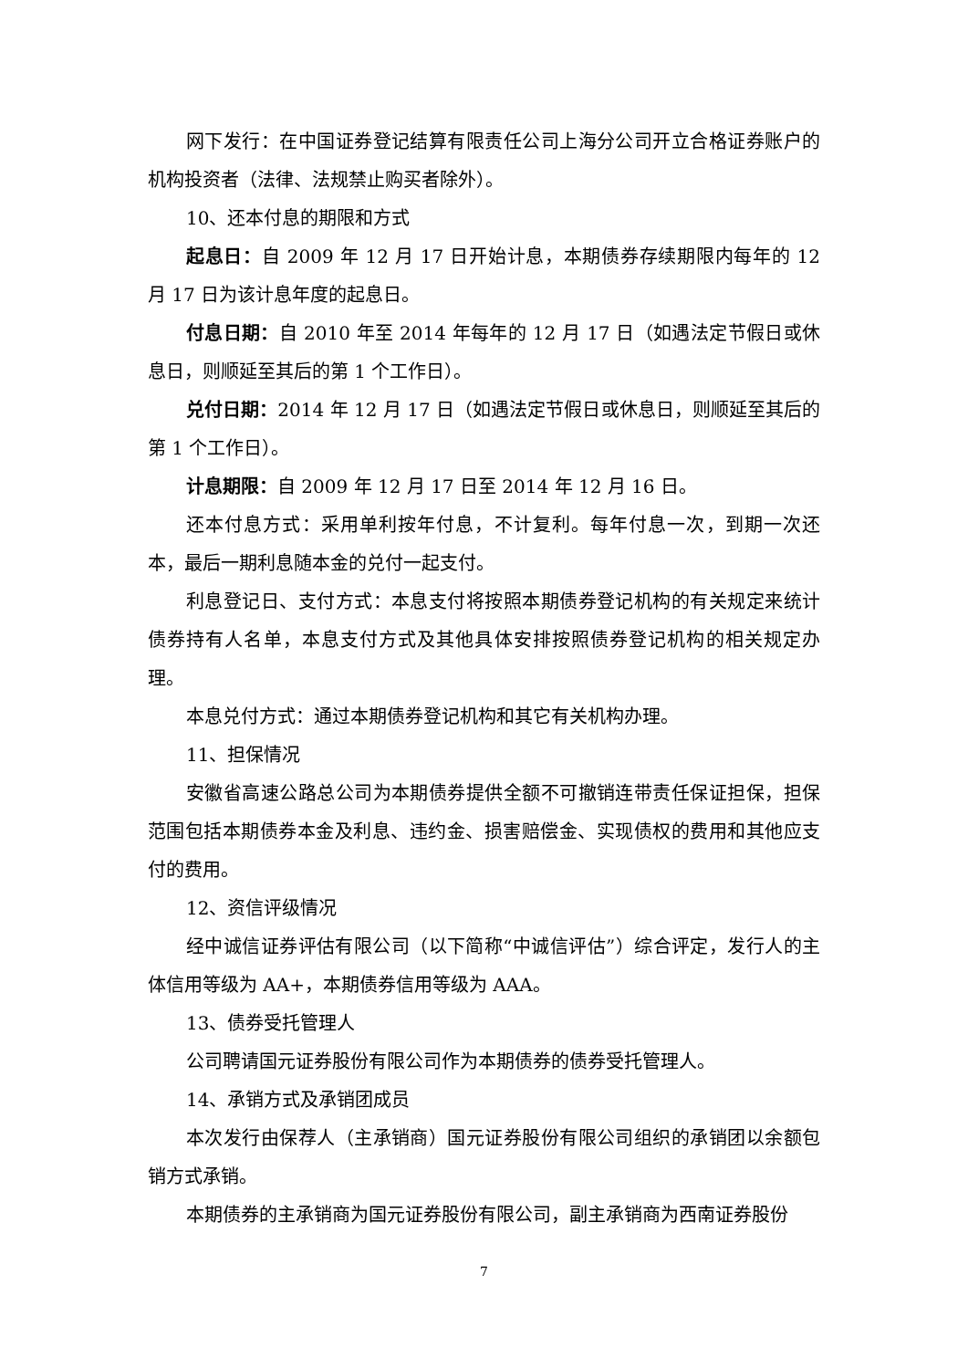网下发行：在中国证券登记结算有限责任公司上海分公司开立合格证券账户的机构投资者（法律、法规禁止购买者除外）。
10、还本付息的期限和方式
起息日：自 2009 年 12 月 17 日开始计息，本期债券存续期限内每年的 12 月 17 日为该计息年度的起息日。
付息日期：自 2010 年至 2014 年每年的 12 月 17 日（如遇法定节假日或休息日，则顺延至其后的第 1 个工作日）。
兑付日期：2014 年 12 月 17 日（如遇法定节假日或休息日，则顺延至其后的第 1 个工作日）。
计息期限：自 2009 年 12 月 17 日至 2014 年 12 月 16 日。
还本付息方式：采用单利按年付息，不计复利。每年付息一次，到期一次还本，最后一期利息随本金的兑付一起支付。
利息登记日、支付方式：本息支付将按照本期债券登记机构的有关规定来统计债券持有人名单，本息支付方式及其他具体安排按照债券登记机构的相关规定办理。
本息兑付方式：通过本期债券登记机构和其它有关机构办理。
11、担保情况
安徽省高速公路总公司为本期债券提供全额不可撤销连带责任保证担保，担保范围包括本期债券本金及利息、违约金、损害赔偿金、实现债权的费用和其他应支付的费用。
12、资信评级情况
经中诚信证券评估有限公司（以下简称“中诚信评估”）综合评定，发行人的主体信用等级为 AA+，本期债券信用等级为 AAA。
13、债券受托管理人
公司聘请国元证券股份有限公司作为本期债券的债券受托管理人。
14、承销方式及承销团成员
本次发行由保荐人（主承销商）国元证券股份有限公司组织的承销团以余额包销方式承销。
本期债券的主承销商为国元证券股份有限公司，副主承销商为西南证券股份
7